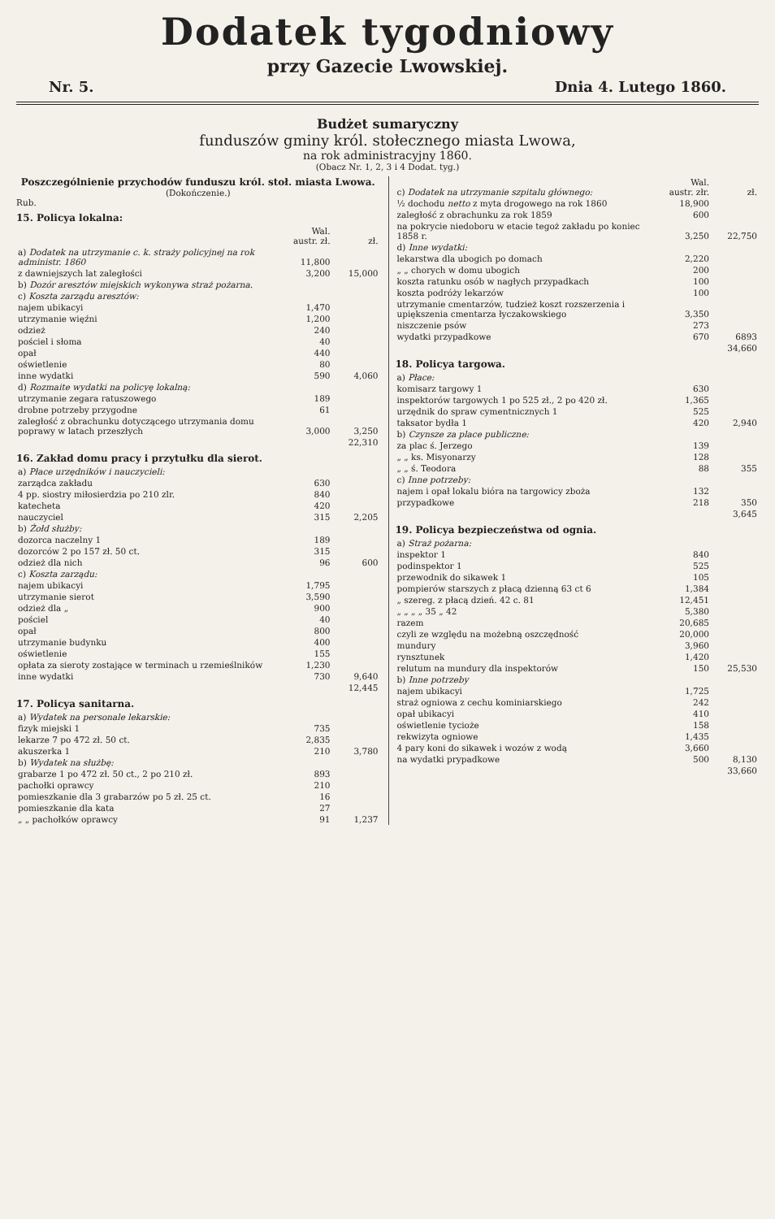Dodatek tygodniowy
przy Gazecie Lwowskiej.
Nr. 5. Dnia 4. Lutego 1860.
Budżet sumaryczny
funduszów gminy król. stołecznego miasta Lwowa,
na rok administracyjny 1860.
(Obacz Nr. 1, 2, 3 i 4 Dodat. tyg.)
Poszczególnienie przychodów funduszu król. stoł. miasta Lwowa.
(Dokończenie.)
Rub.
15. Policya lokalna:
| | Wal. austr. zł. | zł. |
| a) Dodatek na utrzymanie c. k. straży policyjnej na rok administr. 1860 | 11,800 | |
| z dawniejszych lat zaległości | 3,200 | 15,000 |
| b) Dozór aresztów miejskich wykonywa straż pożarna. | | |
| c) Koszta zarządu aresztów: | | |
| najem ubikacyi | 1,470 | |
| utrzymanie więźni | 1,200 | |
| odzież | 240 | |
| pościel i słoma | 40 | |
| opał | 440 | |
| oświetlenie | 80 | |
| inne wydatki | 590 | 4,060 |
| d) Rozmaite wydatki na policyę lokalną: | | |
| utrzymanie zegara ratuszowego | 189 | |
| drobne potrzeby przygodne | 61 | |
| zaległość z obrachunku dotyczącego utrzymania domu poprawy w latach przeszłych | 3,000 | 3,250 |
| | | 22,310 |
16. Zakład domu pracy i przytułku dla sierot.
| a) Płace urzędników i nauczycieli: | | |
| zarządca zakładu | 630 | |
| 4 pp. siostry miłosierdzia po 210 zlr. | 840 | |
| katecheta | 420 | |
| nauczyciel | 315 | 2,205 |
| b) Żołd służby: | | |
| dozorca naczelny 1 | 189 | |
| dozorców 2 po 157 zł. 50 ct. | 315 | |
| odzież dla nich | 96 | 600 |
| c) Koszta zarządu: | | |
| najem ubikacyi | 1,795 | |
| utrzymanie sierot | 3,590 | |
| odzież dla „ | 900 | |
| pościel | 40 | |
| opał | 800 | |
| utrzymanie budynku | 400 | |
| oświetlenie | 155 | |
| opłata za sieroty zostające w terminach u rzemieślników | 1,230 | |
| inne wydatki | 730 | 9,640 |
| | | 12,445 |
17. Policya sanitarna.
| a) Wydatek na personale lekarskie: | | |
| fizyk miejski 1 | 735 | |
| lekarze 7 po 472 zł. 50 ct. | 2,835 | |
| akuszerka 1 | 210 | 3,780 |
| b) Wydatek na służbę: | | |
| grabarze 1 po 472 zł. 50 ct., 2 po 210 zł. | 893 | |
| pachołki oprawcy | 210 | |
| pomieszkanie dla 3 grabarzów po 5 zł. 25 ct. | 16 | |
| pomieszkanie dla kata | 27 | |
| „ „ pachołków oprawcy | 91 | 1,237 |
| c) Dodatek na utrzymanie szpitalu głównego: | Wal. austr. złr. | zł. |
| ½ dochodu netto z myta drogowego na rok 1860 | 18,900 | |
| zaległość z obrachunku za rok 1859 | 600 | |
| na pokrycie niedoboru w etacie tegoż zakładu po koniec 1858 r. | 3,250 | 22,750 |
| d) Inne wydatki: | | |
| lekarstwa dla ubogich po domach | 2,220 | |
| „ „ chorych w domu ubogich | 200 | |
| koszta ratunku osób w nagłych przypadkach | 100 | |
| koszta podróży lekarzów | 100 | |
| utrzymanie cmentarzów, tudzież koszt rozszerzenia i upiększenia cmentarza łyczakowskiego | 3,350 | |
| niszczenie psów | 273 | |
| wydatki przypadkowe | 670 | 6893 |
| | | 34,660 |
18. Policya targowa.
| a) Płace: | | |
| komisarz targowy 1 | 630 | |
| inspektorów targowych 1 po 525 zł., 2 po 420 zł. | 1,365 | |
| urzędnik do spraw cymentnicznych 1 | 525 | |
| taksator bydła 1 | 420 | 2,940 |
| b) Czynsze za place publiczne: | | |
| za plac ś. Jerzego | 139 | |
| „ „ ks. Misyonarzy | 128 | |
| „ „ ś. Teodora | 88 | 355 |
| c) Inne potrzeby: | | |
| najem i opał lokalu bióra na targowicy zboża | 132 | |
| przypadkowe | 218 | 350 |
| | | 3,645 |
19. Policya bezpieczeństwa od ognia.
| a) Straż pożarna: | | |
| inspektor 1 | 840 | |
| podinspektor 1 | 525 | |
| przewodnik do sikawek 1 | 105 | |
| pompierów starszych z płacą dzienną 63 ct 6 | 1,384 | |
| „ szereg. z płacą dzień. 42 c. 81 | 12,451 | |
| „ „ „ „ 35 „ 42 | 5,380 | |
| razem | 20,685 | |
| czyli ze względu na możebną oszczędność | 20,000 | |
| mundury | 3,960 | |
| rynsztunek | 1,420 | |
| relutum na mundury dla inspektorów | 150 | 25,530 |
| b) Inne potrzeby | | |
| najem ubikacyi | 1,725 | |
| straż ogniowa z cechu kominiarskiego | 242 | |
| opał ubikacyi | 410 | |
| oświetlenie tycioże | 158 | |
| rekwizyta ogniowe | 1,435 | |
| 4 pary koni do sikawek i wozów z wodą | 3,660 | |
| na wydatki prypadkowe | 500 | 8,130 |
| | | 33,660 |